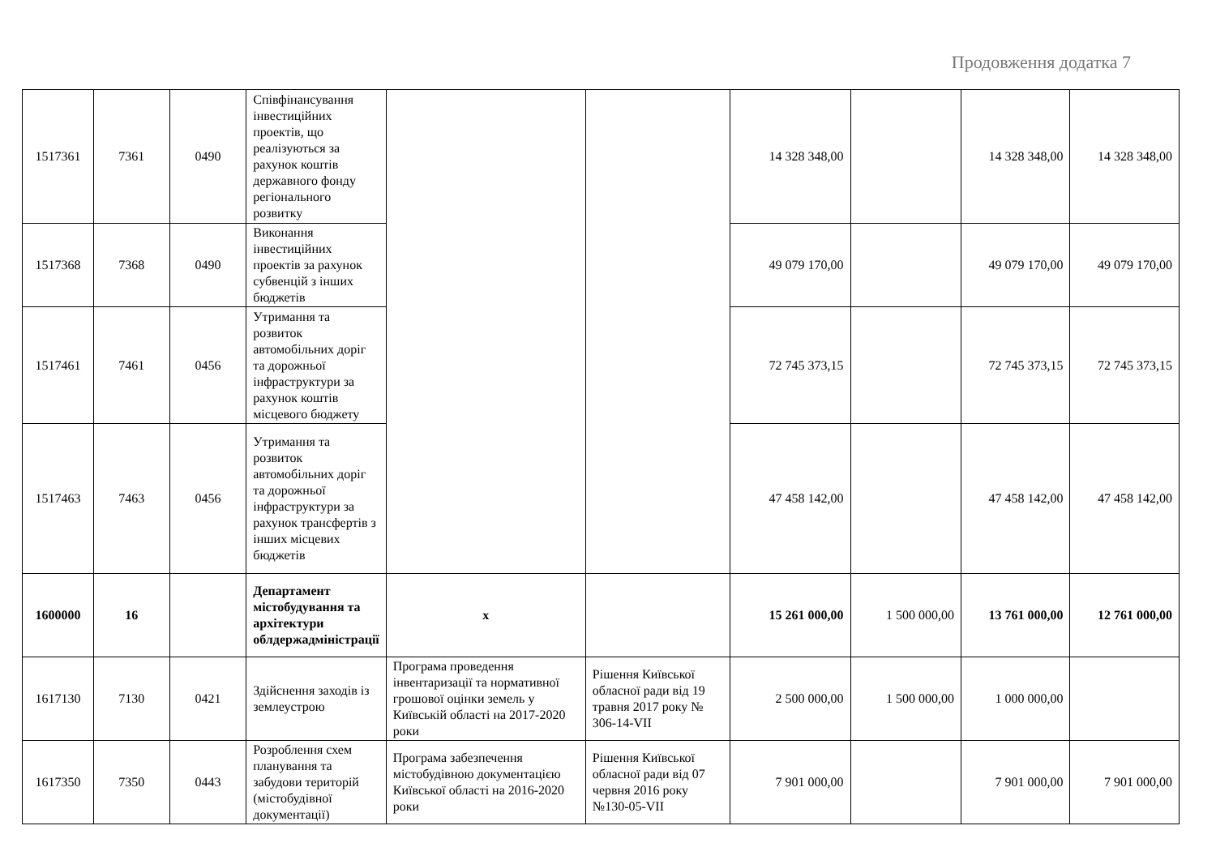Продовження додатка 7
| 1517361 | 7361 | 0490 | Співфінансування інвестиційних проектів, що реалізуються за рахунок коштів державного фонду регіонального розвитку | | | 14 328 348,00 | | 14 328 348,00 | 14 328 348,00 |
| 1517368 | 7368 | 0490 | Виконання інвестиційних проектів за рахунок субвенцій з інших бюджетів | | | 49 079 170,00 | | 49 079 170,00 | 49 079 170,00 |
| 1517461 | 7461 | 0456 | Утримання та розвиток автомобільних доріг та дорожньої інфраструктури за рахунок коштів місцевого бюджету | | | 72 745 373,15 | | 72 745 373,15 | 72 745 373,15 |
| 1517463 | 7463 | 0456 | Утримання та розвиток автомобільних доріг та дорожньої інфраструктури за рахунок трансфертів з інших місцевих бюджетів | | | 47 458 142,00 | | 47 458 142,00 | 47 458 142,00 |
| 1600000 | 16 | | Департамент містобудування та архітектури облдержадміністрації | x | | 15 261 000,00 | 1 500 000,00 | 13 761 000,00 | 12 761 000,00 |
| 1617130 | 7130 | 0421 | Здійснення заходів із землеустрою | Програма проведення інвентаризації та нормативної грошової оцінки земель у Київській області на 2017-2020 роки | Рішення Київської обласної ради від 19 травня 2017 року № 306-14-VII | 2 500 000,00 | 1 500 000,00 | 1 000 000,00 | |
| 1617350 | 7350 | 0443 | Розроблення схем планування та забудови територій (містобудівної документації) | Програма забезпечення містобудівною документацією Київської області на 2016-2020 роки | Рішення Київської обласної ради від 07 червня 2016 року №130-05-VII | 7 901 000,00 | | 7 901 000,00 | 7 901 000,00 |